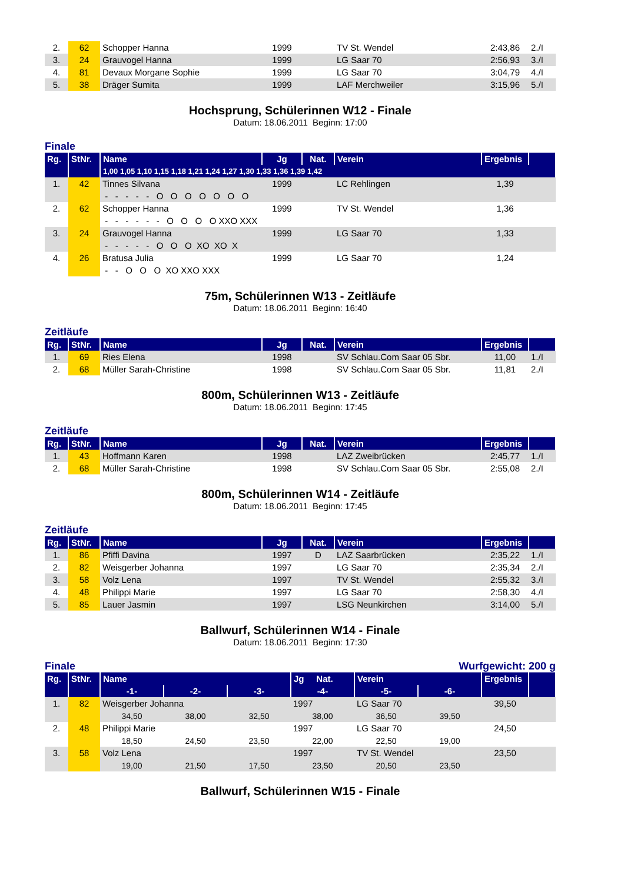| 2. | 62 | Schopper Hanna | 1999 | | TV St. Wendel | 2:43,86 | 2./I |
| 3. | 24 | Grauvogel Hanna | 1999 | | LG Saar 70 | 2:56,93 | 3./I |
| 4. | 81 | Devaux Morgane Sophie | 1999 | | LG Saar 70 | 3:04,79 | 4./I |
| 5. | 38 | Dräger Sumita | 1999 | | LAF Merchweiler | 3:15,96 | 5./I |
Hochsprung, Schülerinnen W12 - Finale
Datum: 18.06.2011 Beginn: 17:00
Finale
| Rg. | StNr. | Name | Jg | Nat. | Verein | Ergebnis | |
| --- | --- | --- | --- | --- | --- | --- | --- |
| | | 1,00 1,05 1,10 1,15 1,18 1,21 1,24 1,27 1,30 1,33 1,36 1,39 1,42 | | | | | |
| 1. | 42 | Tinnes Silvana | 1999 | | LC Rehlingen | 1,39 | |
| | | - - - - - O O O O O O O | | | | | |
| 2. | 62 | Schopper Hanna | 1999 | | TV St. Wendel | 1,36 | |
| | | - - - - - - O O O O XXO XXX | | | | | |
| 3. | 24 | Grauvogel Hanna | 1999 | | LG Saar 70 | 1,33 | |
| | | - - - - - O O O XO XO X | | | | | |
| 4. | 26 | Bratusa Julia | 1999 | | LG Saar 70 | 1,24 | |
| | | - - O O O XO XXO XXX | | | | | |
75m, Schülerinnen W13 - Zeitläufe
Datum: 18.06.2011 Beginn: 16:40
Zeitläufe
| Rg. | StNr. | Name | Jg | Nat. | Verein | Ergebnis | |
| --- | --- | --- | --- | --- | --- | --- | --- |
| 1. | 69 | Ries Elena | 1998 | | SV Schlau.Com Saar 05 Sbr. | 11,00 | 1./I |
| 2. | 68 | Müller Sarah-Christine | 1998 | | SV Schlau.Com Saar 05 Sbr. | 11,81 | 2./I |
800m, Schülerinnen W13 - Zeitläufe
Datum: 18.06.2011 Beginn: 17:45
Zeitläufe
| Rg. | StNr. | Name | Jg | Nat. | Verein | Ergebnis | |
| --- | --- | --- | --- | --- | --- | --- | --- |
| 1. | 43 | Hoffmann Karen | 1998 | | LAZ Zweibrücken | 2:45,77 | 1./I |
| 2. | 68 | Müller Sarah-Christine | 1998 | | SV Schlau.Com Saar 05 Sbr. | 2:55,08 | 2./I |
800m, Schülerinnen W14 - Zeitläufe
Datum: 18.06.2011 Beginn: 17:45
Zeitläufe
| Rg. | StNr. | Name | Jg | Nat. | Verein | Ergebnis | |
| --- | --- | --- | --- | --- | --- | --- | --- |
| 1. | 86 | Pfiffi Davina | 1997 | D | LAZ Saarbrücken | 2:35,22 | 1./I |
| 2. | 82 | Weisgerber Johanna | 1997 | | LG Saar 70 | 2:35,34 | 2./I |
| 3. | 58 | Volz Lena | 1997 | | TV St. Wendel | 2:55,32 | 3./I |
| 4. | 48 | Philippi Marie | 1997 | | LG Saar 70 | 2:58,30 | 4./I |
| 5. | 85 | Lauer Jasmin | 1997 | | LSG Neunkirchen | 3:14,00 | 5./I |
Ballwurf, Schülerinnen W14 - Finale
Datum: 18.06.2011 Beginn: 17:30
Finale Wurfgewicht: 200 g
| Rg. | StNr. | Name | | | Jg Nat. | Verein | | Ergebnis | |
| --- | --- | --- | --- | --- | --- | --- | --- | --- | --- |
| | | -1- | -2- | -3- | -4- | -5- | -6- | | |
| 1. | 82 | Weisgerber Johanna | | | 1997 | LG Saar 70 | | 39,50 | |
| | | 34,50 | 38,00 | 32,50 | 38,00 | 36,50 | 39,50 | | |
| 2. | 48 | Philippi Marie | | | 1997 | LG Saar 70 | | 24,50 | |
| | | 18,50 | 24,50 | 23,50 | 22,00 | 22,50 | 19,00 | | |
| 3. | 58 | Volz Lena | | | 1997 | TV St. Wendel | | 23,50 | |
| | | 19,00 | 21,50 | 17,50 | 23,50 | 20,50 | 23,50 | | |
Ballwurf, Schülerinnen W15 - Finale